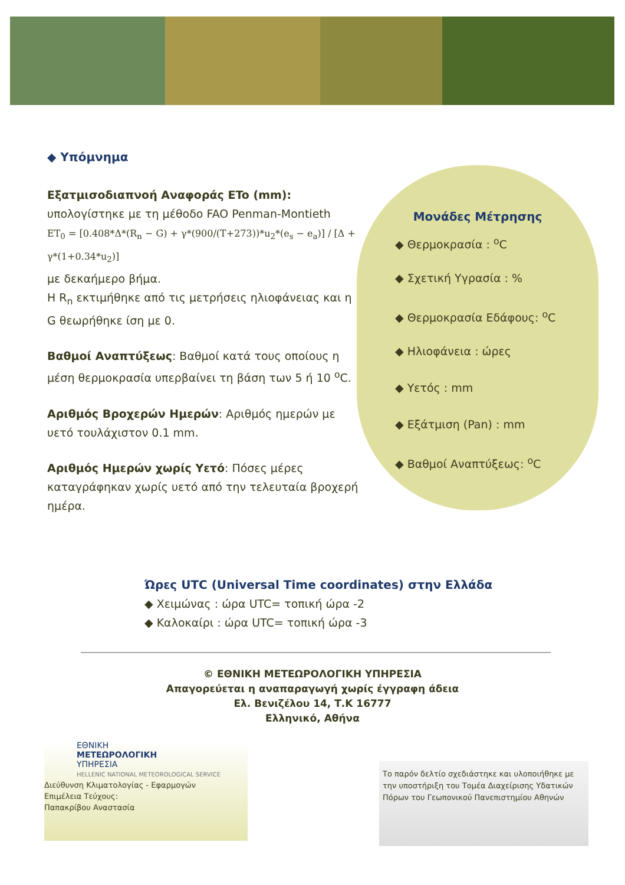◆ Υπόμνημα
Εξατμισοδιαπνοή Αναφοράς ETo (mm):
υπολογίστηκε με τη μέθοδο FAO Penman-Montieth
ET<sub>0</sub> = [0.408*Δ*(R<sub>n</sub> − G) + γ*(900/(T+273))*u<sub>2</sub>*(e<sub>s</sub> − e<sub>a</sub>)] / [Δ + γ*(1+0.34*u<sub>2</sub>)]
με δεκαήμερο βήμα.
Η R<sub>n</sub> εκτιμήθηκε από τις μετρήσεις ηλιοφάνειας και η G θεωρήθηκε ίση με 0.
Βαθμοί Αναπτύξεως: Βαθμοί κατά τους οποίους η μέση θερμοκρασία υπερβαίνει τη βάση των 5 ή 10 <sup>o</sup>C.
Αριθμός Βροχερών Ημερών: Αριθμός ημερών με υετό τουλάχιστον 0.1 mm.
Αριθμός Ημερών χωρίς Υετό: Πόσες μέρες καταγράφηκαν χωρίς υετό από την τελευταία βροχερή ημέρα.
Μονάδες Μέτρησης
◆ Θερμοκρασία : <sup>o</sup>C
◆ Σχετική Υγρασία : %
◆ Θερμοκρασία Εδάφους: <sup>o</sup>C
◆ Ηλιοφάνεια : ώρες
◆ Υετός : mm
◆ Εξάτμιση (Pan) : mm
◆ Βαθμοί Αναπτύξεως: <sup>o</sup>C
Ώρες UTC (Universal Time coordinates) στην Ελλάδα
◆ Χειμώνας : ώρα UTC= τοπική ώρα -2
◆ Καλοκαίρι : ώρα UTC= τοπική ώρα -3
© ΕΘΝΙΚΗ ΜΕΤΕΩΡΟΛΟΓΙΚΗ ΥΠΗΡΕΣΙΑ
Απαγορεύεται η αναπαραγωγή χωρίς έγγραφη άδεια
Ελ. Βενιζέλου 14, Τ.Κ 16777
Ελληνικό, Αθήνα
ΕΘΝΙΚΗ
ΜΕΤΕΩΡΟΛΟΓΙΚΗ
ΥΠΗΡΕΣΙΑ
HELLENIC NATIONAL METEOROLOGICAL SERVICE
Διεύθυνση Κλιματολογίας - Εφαρμογών
Επιμέλεια Τεύχους:
Παπακρίβου Αναστασία
Το παρόν δελτίο σχεδιάστηκε και υλοποιήθηκε με την υποστήριξη του Τομέα Διαχείρισης Υδατικών Πόρων του Γεωπονικού Πανεπιστημίου Αθηνών